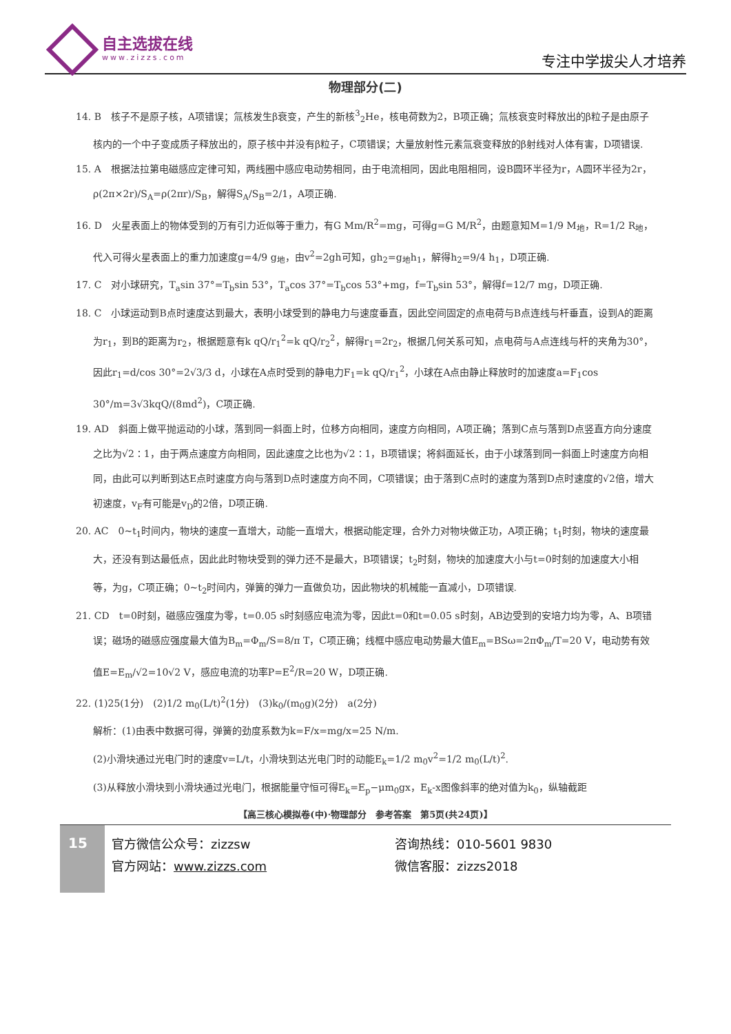自主选拔在线
www.zizzs.com
专注中学拔尖人才培养
物理部分(二)
14. B　核子不是原子核，A项错误；氚核发生β衰变，产生的新核<sup>3</sup><sub>2</sub>He，核电荷数为2，B项正确；氚核衰变时释放出的β粒子是由原子核内的一个中子变成质子释放出的，原子核中并没有β粒子，C项错误；大量放射性元素氚衰变释放的β射线对人体有害，D项错误.
15. A　根据法拉第电磁感应定律可知，两线圈中感应电动势相同，由于电流相同，因此电阻相同，设B圆环半径为r，A圆环半径为2r，ρ(2π×2r)/S<sub>A</sub>=ρ(2πr)/S<sub>B</sub>，解得S<sub>A</sub>/S<sub>B</sub>=2/1，A项正确.
16. D　火星表面上的物体受到的万有引力近似等于重力，有G Mm/R<sup>2</sup>=mg，可得g=G M/R<sup>2</sup>，由题意知M=1/9 M<sub>地</sub>，R=1/2 R<sub>地</sub>，代入可得火星表面上的重力加速度g=4/9 g<sub>地</sub>，由v<sup>2</sup>=2gh可知，gh<sub>2</sub>=g<sub>地</sub>h<sub>1</sub>，解得h<sub>2</sub>=9/4 h<sub>1</sub>，D项正确.
17. C　对小球研究，T<sub>a</sub>sin 37°=T<sub>b</sub>sin 53°，T<sub>a</sub>cos 37°=T<sub>b</sub>cos 53°+mg，f=T<sub>b</sub>sin 53°，解得f=12/7 mg，D项正确.
18. C　小球运动到B点时速度达到最大，表明小球受到的静电力与速度垂直，因此空间固定的点电荷与B点连线与杆垂直，设到A的距离为r<sub>1</sub>，到B的距离为r<sub>2</sub>，根据题意有k qQ/r<sub>1</sub><sup>2</sup>=k qQ/r<sub>2</sub><sup>2</sup>，解得r<sub>1</sub>=2r<sub>2</sub>，根据几何关系可知，点电荷与A点连线与杆的夹角为30°，因此r<sub>1</sub>=d/cos 30°=2√3/3 d，小球在A点时受到的静电力F<sub>1</sub>=k qQ/r<sub>1</sub><sup>2</sup>，小球在A点由静止释放时的加速度a=F<sub>1</sub>cos 30°/m=3√3kqQ/(8md<sup>2</sup>)，C项正确.
19. AD　斜面上做平抛运动的小球，落到同一斜面上时，位移方向相同，速度方向相同，A项正确；落到C点与落到D点竖直方向分速度之比为√2∶1，由于两点速度方向相同，因此速度之比也为√2∶1，B项错误；将斜面延长，由于小球落到同一斜面上时速度方向相同，由此可以判断到达E点时速度方向与落到D点时速度方向不同，C项错误；由于落到C点时的速度为落到D点时速度的√2倍，增大初速度，v<sub>F</sub>有可能是v<sub>D</sub>的2倍，D项正确.
20. AC　0~t<sub>1</sub>时间内，物块的速度一直增大，动能一直增大，根据动能定理，合外力对物块做正功，A项正确；t<sub>1</sub>时刻，物块的速度最大，还没有到达最低点，因此此时物块受到的弹力还不是最大，B项错误；t<sub>2</sub>时刻，物块的加速度大小与t=0时刻的加速度大小相等，为g，C项正确；0~t<sub>2</sub>时间内，弹簧的弹力一直做负功，因此物块的机械能一直减小，D项错误.
21. CD　t=0时刻，磁感应强度为零，t=0.05 s时刻感应电流为零，因此t=0和t=0.05 s时刻，AB边受到的安培力均为零，A、B项错误；磁场的磁感应强度最大值为B<sub>m</sub>=Φ<sub>m</sub>/S=8/π T，C项正确；线框中感应电动势最大值E<sub>m</sub>=BSω=2πΦ<sub>m</sub>/T=20 V，电动势有效值E=E<sub>m</sub>/√2=10√2 V，感应电流的功率P=E<sup>2</sup>/R=20 W，D项正确.
22. (1)25(1分)　(2)1/2 m<sub>0</sub>(L/t)<sup>2</sup>(1分)　(3)k<sub>0</sub>/(m<sub>0</sub>g)(2分)　a(2分)
解析：(1)由表中数据可得，弹簧的劲度系数为k=F/x=mg/x=25 N/m.
(2)小滑块通过光电门时的速度v=L/t，小滑块到达光电门时的动能E<sub>k</sub>=1/2 m<sub>0</sub>v<sup>2</sup>=1/2 m<sub>0</sub>(L/t)<sup>2</sup>.
(3)从释放小滑块到小滑块通过光电门，根据能量守恒可得E<sub>k</sub>=E<sub>p</sub>−μm<sub>0</sub>gx，E<sub>k</sub>-x图像斜率的绝对值为k<sub>0</sub>，纵轴截距
【高三核心模拟卷(中)·物理部分　参考答案　第5页(共24页)】
15
官方微信公众号：zizzsw
官方网站：www.zizzs.com
咨询热线：010-5601 9830
微信客服：zizzs2018